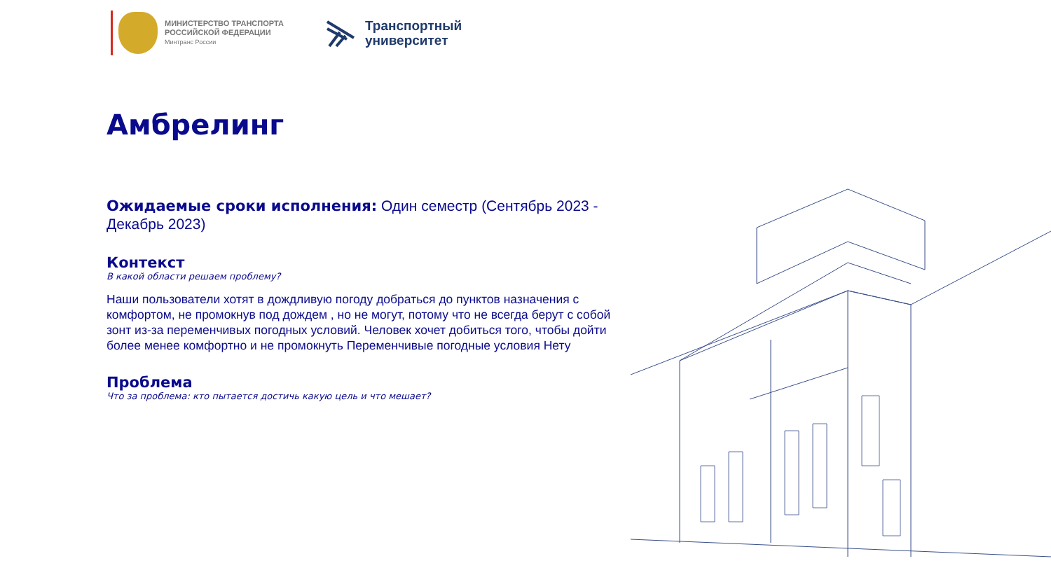МИНИСТЕРСТВО ТРАНСПОРТА
РОССИЙСКОЙ ФЕДЕРАЦИИ
Минтранс России
Транспортный
университет
Амбрелинг
Ожидаемые сроки исполнения: Один семестр (Сентябрь 2023 - Декабрь 2023)
Контекст
В какой области решаем проблему?
Наши пользователи хотят в дождливую погоду добраться до пунктов назначения с комфортом, не промокнув под дождем , но не могут, потому что не всегда берут с собой зонт из-за переменчивых погодных условий. Человек хочет добиться того, чтобы дойти более менее комфортно и не промокнуть Переменчивые погодные условия Нету
Проблема
Что за проблема: кто пытается достичь какую цель и что мешает?